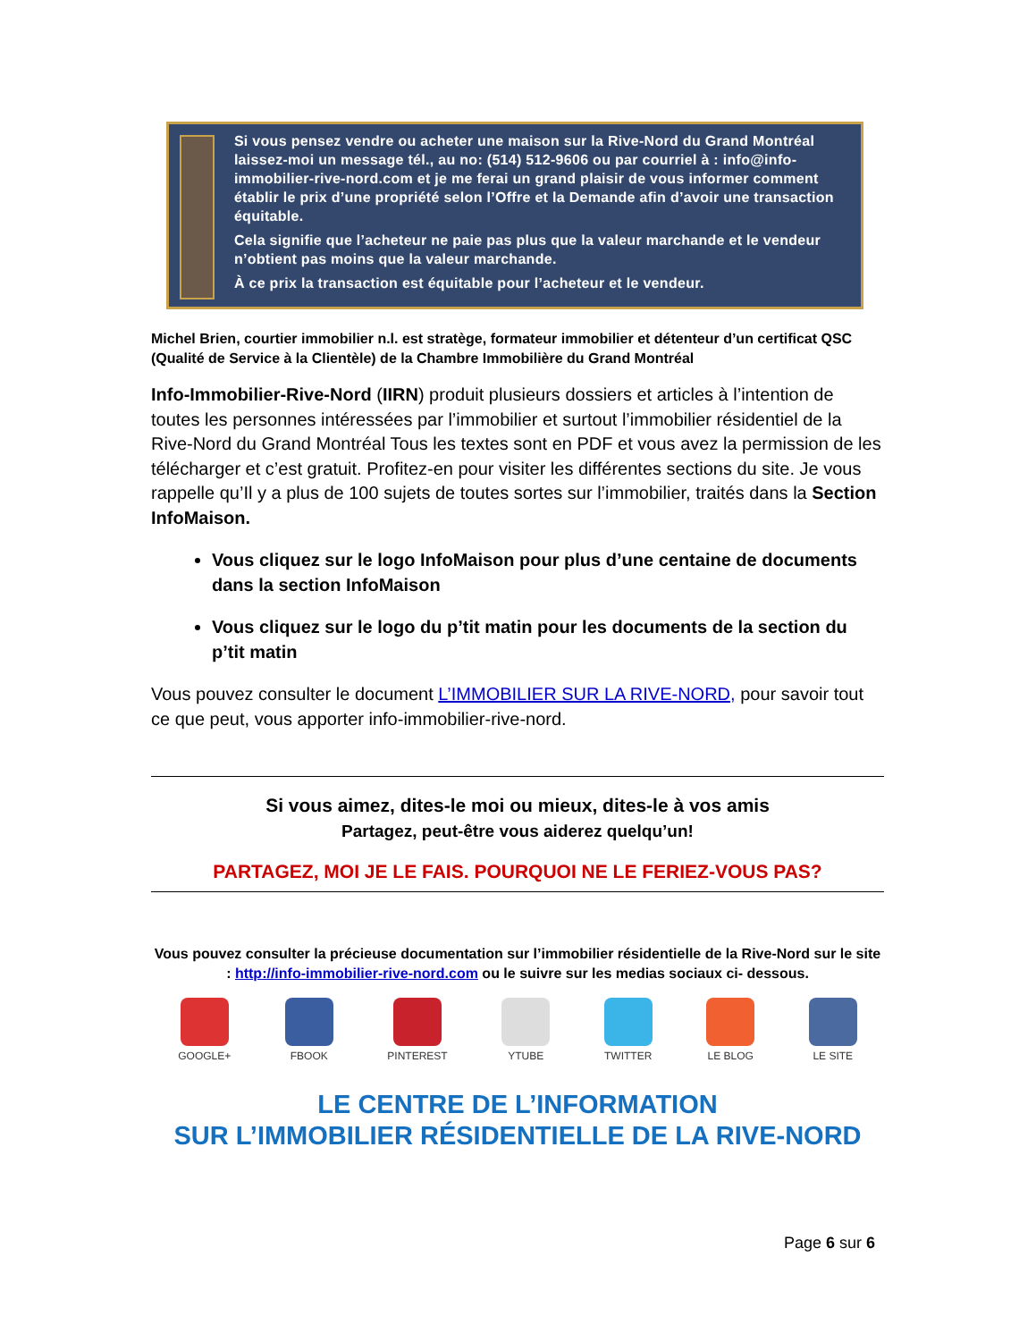Si vous pensez vendre ou acheter une maison sur la Rive-Nord du Grand Montréal laissez-moi un message tél., au no: (514) 512-9606 ou par courriel à : info@info-immobilier-rive-nord.com et je me ferai un grand plaisir de vous informer comment établir le prix d’une propriété selon l’Offre et la Demande afin d’avoir une transaction équitable.
Cela signifie que l’acheteur ne paie pas plus que la valeur marchande et le vendeur n’obtient pas moins que la valeur marchande.
À ce prix la transaction est équitable pour l’acheteur et le vendeur.
Michel Brien, courtier immobilier n.l. est stratège, formateur immobilier et détenteur d’un certificat QSC (Qualité de Service à la Clientèle) de la Chambre Immobilière du Grand Montréal
Info-Immobilier-Rive-Nord (IIRN) produit plusieurs dossiers et articles à l’intention de toutes les personnes intéressées par l’immobilier et surtout l’immobilier résidentiel de la Rive-Nord du Grand Montréal Tous les textes sont en PDF et vous avez la permission de les télécharger et c’est gratuit. Profitez-en pour visiter les différentes sections du site. Je vous rappelle qu’Il y a plus de 100 sujets de toutes sortes sur l’immobilier, traités dans la Section InfoMaison.
Vous cliquez sur le logo InfoMaison pour plus d’une centaine de documents dans la section InfoMaison
Vous cliquez sur le logo du p’tit matin pour les documents de la section du p’tit matin
Vous pouvez consulter le document L’IMMOBILIER SUR LA RIVE-NORD, pour savoir tout ce que peut, vous apporter info-immobilier-rive-nord.
Si vous aimez, dites-le moi ou mieux, dites-le à vos amis
Partagez, peut-être vous aiderez quelqu’un!
PARTAGEZ, MOI JE LE FAIS. POURQUOI NE LE FERIEZ-VOUS PAS?
Vous pouvez consulter la précieuse documentation sur l’immobilier résidentielle de la Rive-Nord sur le site : http://info-immobilier-rive-nord.com ou le suivre sur les medias sociaux ci- dessous.
GOOGLE+ FBOOK PINTEREST YTUBE TWITTER LE BLOG LE SITE
LE CENTRE DE L’INFORMATION
SUR L’IMMOBILIER RÉSIDENTIELLE DE LA RIVE-NORD
Page 6 sur 6